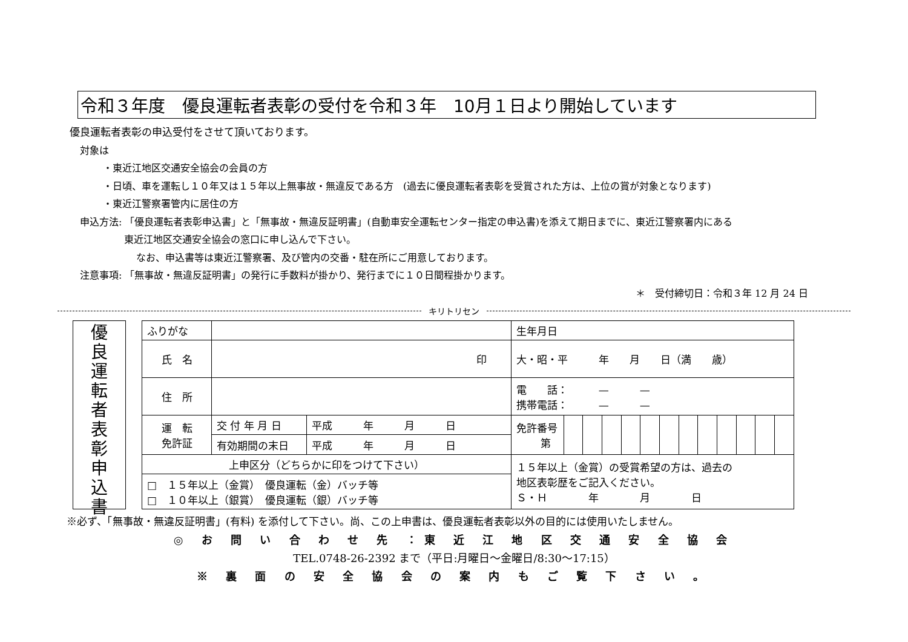令和３年度　優良運転者表彰の受付を令和３年　10月１日より開始しています
優良運転者表彰の申込受付をさせて頂いております。
対象は
・東近江地区交通安全協会の会員の方
・日頃、車を運転し１０年又は１５年以上無事故・無違反である方　(過去に優良運転者表彰を受賞された方は、上位の賞が対象となります)
・東近江警察署管内に居住の方
申込方法: 「優良運転者表彰申込書」と「無事故・無違反証明書」(自動車安全運転センター指定の申込書)を添えて期日までに、東近江警察署内にある
東近江地区交通安全協会の窓口に申し込んで下さい。
なお、申込書等は東近江警察署、及び管内の交番・駐在所にご用意しております。
注意事項: 「無事故・無違反証明書」の発行に手数料が掛かり、発行までに１０日間程掛かります。
＊　受付締切日：令和３年 12 月 24 日
キリトリセン
優
良
運
転
者
表
彰
申
込
書
| ふりがな | | | 生年月日 | | | | | | | | | | | | |
| 氏 名 | 印 | | 大・昭・平 年 月 日（満 歳） | | | | | | | | | | | | |
| 住 所 | | | 電 話： — — 携帯電話： — — | | | | | | | | | | | | |
| 運 転 免許証 | 交 付 年 月 日 | 平成 年 月 日 | 免許番号 第 | | | | | | | | | | | | |
| | 有効期間の末日 | 平成 年 月 日 | | | | | | | | | | | | | |
| 上申区分（どちらかに印をつけて下さい） | | | １５年以上（金賞）の受賞希望の方は、過去の 地区表彰歴をご記入ください。 Ｓ・Ｈ 年 月 日 | | | | | | | | | | | | |
| □ １５年以上（金賞） 優良運転（金）バッチ等 □ １０年以上（銀賞） 優良運転（銀）バッチ等 | | | | | | | | | | | | | | | |
※必ず、「無事故・無違反証明書」(有料) を添付して下さい。尚、この上申書は、優良運転者表彰以外の目的には使用いたしません。
◎ お 問 い 合 わ せ 先 ：東 近 江 地 区 交 通 安 全 協 会
TEL.0748-26-2392 まで（平日:月曜日～金曜日/8:30～17:15）
※ 裏 面 の 安 全 協 会 の 案 内 も ご 覧 下 さ い 。